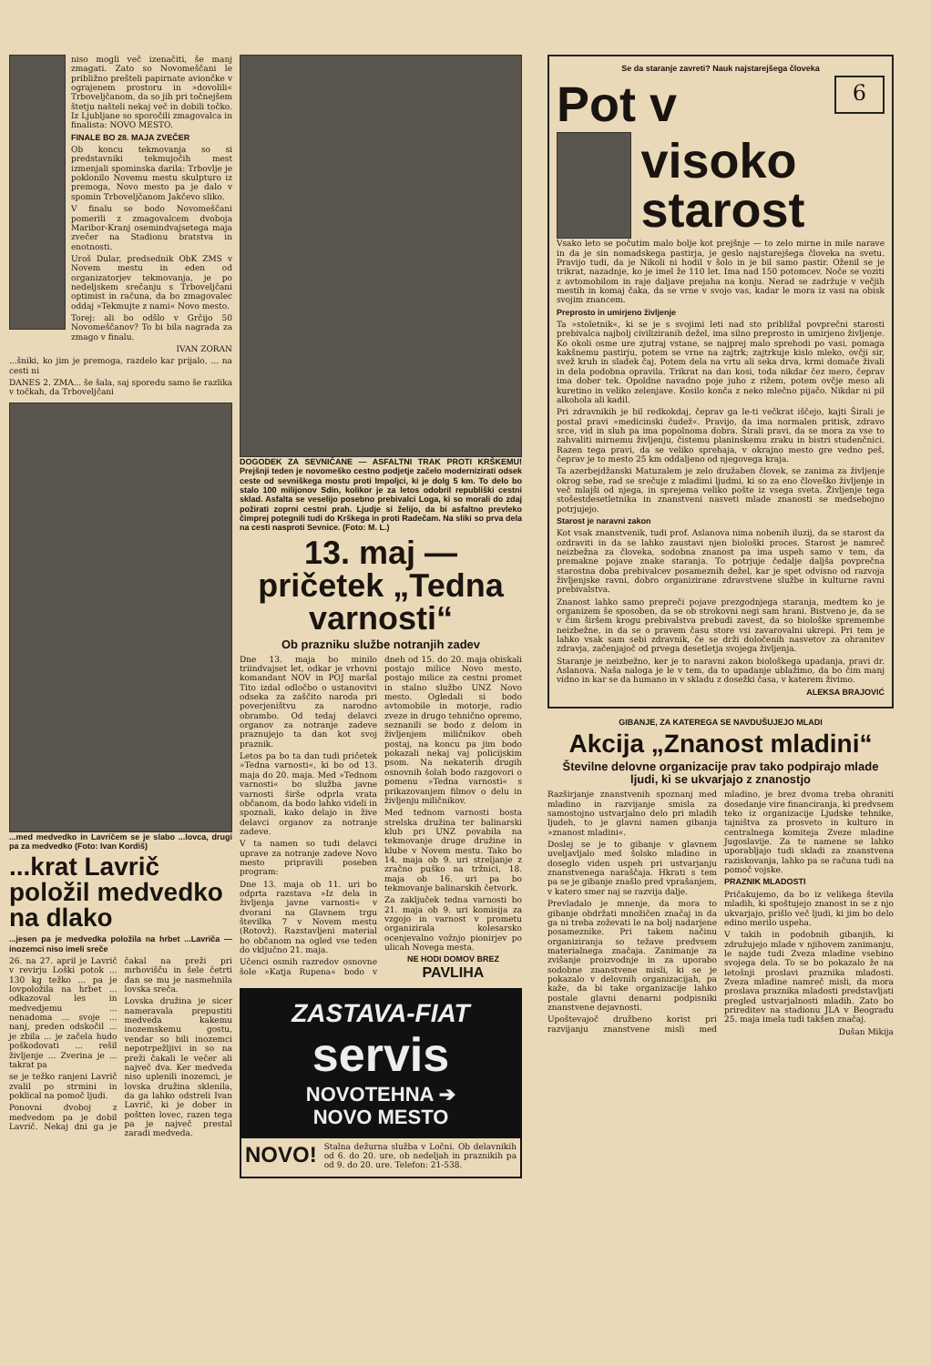niso mogli več izenačiti, še manj zmagati. Zato so Novomeščani le približno prešteli papirnate aviončke v ograjenem prostoru in »dovolili« Trboveljčanom, da so jih pri točnejšem štetju našteli nekaj več in dobili točko. Iz Ljubljane so sporočili zmagovalca in finalista: NOVO MESTO.
FINALE BO 28. MAJA ZVEČER
Ob koncu tekmovanja so si predstavniki tekmujočih mest izmenjali spominska darila: Trbovlje je poklonilo Novemu mestu skulpturo iz premoga, Novo mesto pa je dalo v spomin Trboveljčanom Jakčevo sliko.
V finalu se bodo Novomeščani pomerili z zmagovalcem dvoboja Maribor-Kranj osemindvajsetega maja zvečer na Stadionu bratstva in enotnosti.
Uroš Dular, predsednik ObK ZMS v Novem mestu in eden od organizatorjev tekmovanja, je po nedeljskem srečanju s Trboveljčani optimist in računa, da bo zmagovalec oddaj »Tekmujte z nami« Novo mesto.
Torej: ali bo odšlo v Grčijo 50 Novomeščanov? To bi bila nagrada za zmago v finalu.
IVAN ZORAN
...šniki, ko jim je premoga, razdelo kar prijalo, ... na cesti ni
DANES 2. ZMA... še šala, saj sporedu samo še razlika v točkah, da Trboveljčani
...med medvedko in Lavričem se je slabo ...lovca, drugi pa za medvedko (Foto: Ivan Kordiš)
...krat Lavrič položil medvedko na dlako
...jesen pa je medvedka položila na hrbet ...Lavriča — inozemci niso imeli sreče
26. na 27. april je Lavrič v revirju Loški potok ... 130 kg težko ... pa je lovpoložila na hrbet ... odkazoval les in medvedjemu ... nenadoma ... svoje ... nanj, preden odskočil ... je zbila ... je začela hudo poškodovati ... rešil življenje ... Zverina je ... takrat pa
se je težko ranjeni Lavrič zvalil po strmini in poklical na pomoč ljudi.
Ponovni dvoboj z medvedom pa je dobil Lavrič. Nekaj dni ga je čakal na preži pri mrhovišču in šele četrti dan se mu je nasmehnila lovska sreča.
Lovska družina je sicer nameravala prepustiti medveda kakemu inozemskemu gostu, vendar so bili inozemci nepotrpežljivi in so na preži čakali le večer ali največ dva. Ker medveda niso uplenili inozemci, je lovska družina sklenila, da ga lahko odstreli Ivan Lavrič, ki je dober in poštten lovec, razen tega pa je največ prestal zaradi medveda.
DOGODEK ZA SEVNIČANE — ASFALTNI TRAK PROTI KRŠKEMU! Prejšnji teden je novomeško cestno podjetje začelo modernizirati odsek ceste od sevniškega mostu proti Impoljci, ki je dolg 5 km. To delo bo stalo 100 milijonov Sdin, kolikor je za letos odobril republiški cestni sklad. Asfalta se veselijo posebno prebivalci Loga, ki so morali do zdaj požirati zoprni cestni prah. Ljudje si želijo, da bi asfaltno prevleko čimprej potegnili tudi do Krškega in proti Radečam. Na sliki so prva dela na cesti nasproti Sevnice. (Foto: M. L.)
13. maj — pričetek „Tedna varnosti“
Ob prazniku službe notranjih zadev
Dne 13. maja bo minilo triindvajset let, odkar je vrhovni komandant NOV in POJ maršal Tito izdal odločbo o ustanovitvi odseka za zaščito naroda pri poverjeništvu za narodno obrambo. Od tedaj delavci organov za notranje zadeve praznujejo ta dan kot svoj praznik.
Letos pa bo ta dan tudi pričetek »Tedna varnosti«, ki bo od 13. maja do 20. maja. Med »Tednom varnosti« bo služba javne varnosti širše odprla vrata občanom, da bodo lahko videli in spoznali, kako delajo in žive delavci organov za notranje zadeve.
V ta namen so tudi delavci uprave za notranje zadeve Novo mesto pripravili poseben program:
Dne 13. maja ob 11. uri bo odprta razstava »Iz dela in življenja javne varnosti« v dvorani na Glavnem trgu številka 7 v Novem mestu (Rotovž). Razstavljeni material bo občanom na ogled vse teden do vključno 21. maja.
Učenci osmih razredov osnovne šole »Katja Rupena« bodo v dneh od 15. do 20. maja obiskali postajo milice Novo mesto, postajo milice za cestni promet in stalno službo UNZ Novo mesto. Ogledali si bodo avtomobile in motorje, radio zveze in drugo tehnično opremo, seznanili se bodo z delom in življenjem miličnikov obeh postaj, na koncu pa jim bodo pokazali nekaj vaj policijskim psom. Na nekaterih drugih osnovnih šolah bodo razgovori o pomenu »Tedna varnosti« s prikazovanjem filmov o delu in življenju miličnikov.
Med tednom varnosti bosta strelska družina ter balinarski klub pri UNZ povabila na tekmovanje druge družine in klube v Novem mestu. Tako bo 14. maja ob 9. uri streljanje z zračno puško na tržnici, 18. maja ob 16. uri pa bo tekmovanje balinarskih četvork.
Za zaključek tedna varnosti bo 21. maja ob 9. uri komisija za vzgojo in varnost v prometu organizirala kolesarsko ocenjevalno vožnjo pionirjev po ulicah Novega mesta.
NE HODI DOMOV BREZ
PAVLIHA
ZASTAVA-FIAT
servis
NOVOTEHNA ➔
NOVO MESTO
NOVO!
Stalna dežurna služba v Ločni. Ob delavnikih od 6. do 20. ure, ob nedeljah in praznikih pa od 9. do 20. ure. Telefon: 21-538.
Se da staranje zavreti? Nauk najstarejšega človeka
Pot v
6
visoko starost
Vsako leto se počutim malo bolje kot prejšnje — to zelo mirne in mile narave in da je sin nomadskega pastirja, je geslo najstarejšega človeka na svetu. Pravijo tudi, da je Nikoli ni hodil v šolo in je bil samo pastir. Oženil se je trikrat, nazadnje, ko je imel že 110 let. Ima nad 150 potomcev. Noče se voziti z avtomobilom in raje daljave prejaha na konju. Nerad se zadržuje v večjih mestih in komaj čaka, da se vrne v svojo vas, kadar le mora iz vasi na obisk svojim znancem.
Preprosto in umirjeno življenje
Ta »stoletnik«, ki se je s svojimi leti nad sto približal povprečni starosti prebivalca najbolj civiliziranih dežel, ima silno preprosto in umirjeno življenje. Ko okoli osme ure zjutraj vstane, se najprej malo sprehodi po vasi, pomaga kakšnemu pastirju, potem se vrne na zajtrk; zajtrkuje kislo mleko, ovčji sir, svež kruh in sladek čaj. Potem dela na vrtu ali seka drva, krmi domače živali in dela podobna opravila. Trikrat na dan kosi, toda nikdar čez mero, čeprav ima dober tek. Opoldne navadno poje juho z rižem, potem ovčje meso ali kuretino in veliko zelenjave. Kosilo konča z neko mlečno pijačo. Nikdar ni pil alkohola ali kadil.
Pri zdravnikih je bil redkokdaj, čeprav ga le-ti večkrat iščejo, kajti Širali je postal pravi »medicinski čudež«. Pravijo, da ima normalen pritisk, zdravo srce, vid in sluh pa ima popolnoma dobra. Širali pravi, da se mora za vse to zahvaliti mirnemu življenju, čistemu planinskemu zraku in bistri studenčnici. Razen tega pravi, da se veliko sprehaja, v okrajno mesto gre vedno peš, čeprav je to mesto 25 km oddaljeno od njegovega kraja.
Ta azerbejdžanski Matuzalem je zelo družaben človek, se zanima za življenje okrog sebe, rad se srečuje z mladimi ljudmi, ki so za eno človeško življenje in več mlajši od njega, in sprejema veliko pošte iz vsega sveta. Življenje tega stošestdesetletnika in znanstveni nasveti mlade znanosti se medsebojno potrjujejo.
Starost je naravni zakon
Kot vsak znanstvenik, tudi prof. Aslanova nima nobenih iluzij, da se starost da ozdraviti in da se lahko zaustavi njen biološki proces. Starost je namreč neizbežna za človeka, sodobna znanost pa ima uspeh samo v tem, da premakne pojave znake staranja. To potrjuje čedalje daljša povprečna starostna doba prebivalcev posameznih dežel, kar je spet odvisno od razvoja življenjske ravni, dobro organizirane zdravstvene službe in kulturne ravni prebivalstva.
Znanost lahko samo prepreči pojave prezgodnjega staranja, medtem ko je organizem še sposoben, da se ob strokovni negi sam hrani. Bistveno je, da se v čim širšem krogu prebivalstva prebudi zavest, da so biološke spremembe neizbežne, in da se o pravem času store vsi zavarovalni ukrepi. Pri tem je lahko vsak sam sebi zdravnik, če se drži določenih nasvetov za ohranitev zdravja, začenjajoč od prvega desetletja svojega življenja.
Staranje je neizbežno, ker je to naravni zakon biološkega upadanja, pravi dr. Aslanova. Naša naloga je le v tem, da to upadanje ublažimo, da bo čim manj vidno in kar se da humano in v skladu z dosežki časa, v katerem živimo.
ALEKSA BRAJOVIĆ
GIBANJE, ZA KATEREGA SE NAVDUŠUJEJO MLADI
Akcija „Znanost mladini“
Številne delovne organizacije prav tako podpirajo mlade ljudi, ki se ukvarjajo z znanostjo
Razširjanje znanstvenih spoznanj med mladino in razvijanje smisla za samostojno ustvarjalno delo pri mladih ljudeh, to je glavni namen gibanja »znanost mladini«.
Doslej se je to gibanje v glavnem uveljavljalo med šolsko mladino in doseglo viden uspeh pri ustvarjanju znanstvenega naraščaja. Hkrati s tem pa se je gibanje znašlo pred vprašanjem, v katero smer naj se razvija dalje.
Prevladalo je mnenje, da mora to gibanje obdržati množičen značaj in da ga ni treba zoževati le na bolj nadarjene posameznike. Pri takem načinu organiziranja so težave predvsem materialnega značaja. Zanimanje za zvišanje proizvodnje in za uporabo sodobne znanstvene misli, ki se je pokazalo v delovnih organizacijah, pa kaže, da bi take organizacije lahko postale glavni denarni podpisniki znanstvene dejavnosti.
Upoštevajoč družbeno korist pri razvijanju znanstvene misli med mladino, je brez dvoma treba ohraniti dosedanje vire financiranja, ki predvsem teko iz organizacije Ljudske tehnike, tajništva za prosveto in kulturo in centralnega komiteja Zveze mladine Jugoslavije. Za te namene se lahko uporabljajo tudi skladi za znanstvena raziskovanja, lahko pa se računa tudi na pomoč vojske.
PRAZNIK MLADOSTI
Pričakujemo, da bo iz velikega števila mladih, ki spoštujejo znanost in se z njo ukvarjajo, prišlo več ljudi, ki jim bo delo edino merilo uspeha.
V takih in podobnih gibanjih, ki združujejo mlade v njihovem zanimanju, le najde tudi Zveza mladine vsebino svojega dela. To se bo pokazalo že na letošnji proslavi praznika mladosti. Zveza mladine namreč misli, da mora proslava praznika mladosti predstavljati pregled ustvarjalnosti mladih. Zato bo prireditev na stadionu JLA v Beogradu 25. maja imela tudi takšen značaj.
Dušan Mikija